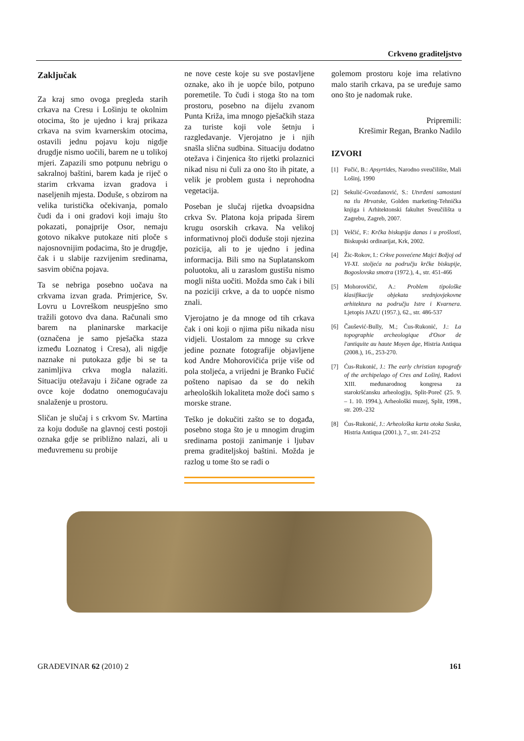Crkveno graditeljstvo
Zaključak
Za kraj smo ovoga pregleda starih crkava na Cresu i Lošinju te okolnim otocima, što je ujedno i kraj prikaza crkava na svim kvarnerskim otocima, ostavili jednu pojavu koju nigdje drugdje nismo uočili, barem ne u tolikoj mjeri. Zapazili smo potpunu nebrigu o sakralnoj baštini, barem kada je riječ o starim crkvama izvan gradova i naseljenih mjesta. Doduše, s obzirom na velika turistička očekivanja, pomalo čudi da i oni gradovi koji imaju što pokazati, ponajprije Osor, nemaju gotovo nikakve putokaze niti ploče s najosnovnijim podacima, što je drugdje, čak i u slabije razvijenim sredinama, sasvim obična pojava.
Ta se nebriga posebno uočava na crkvama izvan grada. Primjerice, Sv. Lovru u Lovreškom neuspješno smo tražili gotovo dva dana. Računali smo barem na planinarske markacije (označena je samo pješačka staza između Loznatog i Cresa), ali nigdje naznake ni putokaza gdje bi se ta zanimljiva crkva mogla nalaziti. Situaciju otežavaju i žičane ograde za ovce koje dodatno onemogućavaju snalaženje u prostoru.
Sličan je slučaj i s crkvom Sv. Martina za koju doduše na glavnoj cesti postoji oznaka gdje se približno nalazi, ali u međuvremenu su probije
ne nove ceste koje su sve postavljene oznake, ako ih je uopće bilo, potpuno poremetile. To čudi i stoga što na tom prostoru, posebno na dijelu zvanom Punta Križa, ima mnogo pješačkih staza za turiste koji vole šetnju i razgledavanje. Vjerojatno je i njih snašla slična sudbina. Situaciju dodatno otežava i činjenica što rijetki prolaznici nikad nisu ni čuli za ono što ih pitate, a velik je problem gusta i neprohodna vegetacija.
Poseban je slučaj rijetka dvoapsidna crkva Sv. Platona koja pripada širem krugu osorskih crkava. Na velikoj informativnoj ploči doduše stoji njezina pozicija, ali to je ujedno i jedina informacija. Bili smo na Suplatanskom poluotoku, ali u zaraslom gustišu nismo mogli ništa uočiti. Možda smo čak i bili na poziciji crkve, a da to uopće nismo znali.
Vjerojatno je da mnoge od tih crkava čak i oni koji o njima pišu nikada nisu vidjeli. Uostalom za mnoge su crkve jedine poznate fotografije objavljene kod Andre Mohorovičića prije više od pola stoljeća, a vrijedni je Branko Fučić pošteno napisao da se do nekih arheoloških lokaliteta može doći samo s morske strane.
Teško je dokučiti zašto se to događa, posebno stoga što je u mnogim drugim sredinama postoji zanimanje i ljubav prema graditeljskoj baštini. Možda je razlog u tome što se radi o
golemom prostoru koje ima relativno malo starih crkava, pa se uređuje samo ono što je nadomak ruke.
Pripremili:
Krešimir Regan, Branko Nadilo
IZVORI
[1] Fučić, B.: Apsyrtides, Narodno sveučilište, Mali Lošinj, 1990
[2] Sekulić-Gvozdanović, S.: Utvrđeni samostani na tlu Hrvatske, Golden marketing-Tehnička knjiga i Arhitektonski fakultet Sveučilišta u Zagrebu, Zagreb, 2007.
[3] Velčić, F.: Krčka biskupija danas i u prošlosti, Biskupski ordinarijat, Krk, 2002.
[4] Žic-Rokov, I.: Crkve posvećene Majci Božjoj od VI-XI. stoljeća na području krčke biskupije, Bogoslovska smotra (1972.), 4., str. 451-466
[5] Mohorovičić, A.: Problem tipološke klasifikacije objekata srednjovjekovne arhitektura na području Istre i Kvarnera. Ljetopis JAZU (1957.), 62., str. 486-537
[6] Čaušević-Bully, M.; Ćus-Rukonić, J.: La topographie archeologique d'Osor de l'antiquite au haute Moyen âge, Histria Antiqua (2008.), 16., 253-270.
[7] Ćus-Rukonić, J.: The early christian topografy of the archipelago of Cres and Lošinj, Radovi XIII. međunarodnog kongresa za starokršćansku arheologiju, Split-Poreč (25. 9. – 1. 10. 1994.), Arheološki muzej, Split, 1998., str. 209.-232
[8] Ćus-Rukonić, J.: Arheološka karta otoka Suska, Histria Antiqua (2001.), 7., str. 241-252
GRAĐEVINAR 62 (2010) 2 161